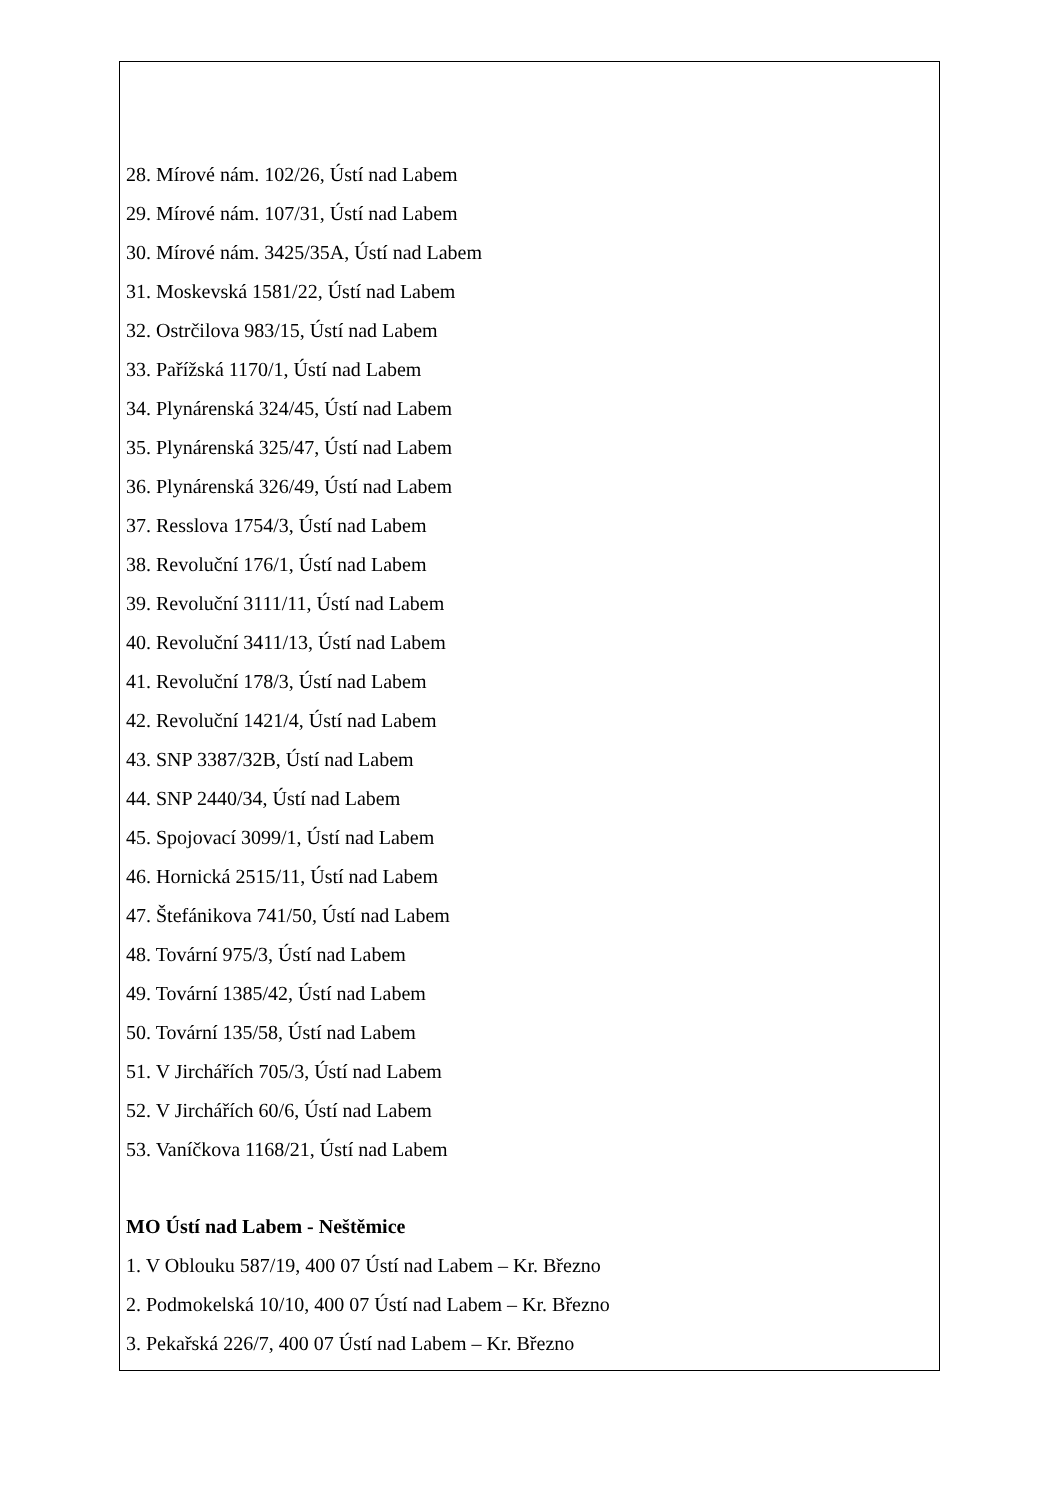28. Mírové nám. 102/26, Ústí nad Labem
29. Mírové nám. 107/31, Ústí nad Labem
30. Mírové nám. 3425/35A, Ústí nad Labem
31. Moskevská 1581/22, Ústí nad Labem
32. Ostrčilova 983/15, Ústí nad Labem
33. Pařížská 1170/1, Ústí nad Labem
34. Plynárenská 324/45, Ústí nad Labem
35. Plynárenská 325/47, Ústí nad Labem
36. Plynárenská 326/49, Ústí nad Labem
37. Resslova 1754/3, Ústí nad Labem
38. Revoluční 176/1, Ústí nad Labem
39. Revoluční 3111/11, Ústí nad Labem
40. Revoluční 3411/13, Ústí nad Labem
41. Revoluční 178/3, Ústí nad Labem
42. Revoluční 1421/4, Ústí nad Labem
43. SNP 3387/32B, Ústí nad Labem
44. SNP 2440/34, Ústí nad Labem
45. Spojovací 3099/1, Ústí nad Labem
46. Hornická 2515/11, Ústí nad Labem
47. Štefánikova 741/50, Ústí nad Labem
48. Tovární 975/3, Ústí nad Labem
49. Tovární 1385/42, Ústí nad Labem
50. Tovární 135/58, Ústí nad Labem
51. V Jirchářích 705/3, Ústí nad Labem
52. V Jirchářích 60/6, Ústí nad Labem
53. Vaníčkova 1168/21, Ústí nad Labem
MO Ústí nad Labem - Neštěmice
1. V Oblouku 587/19, 400 07 Ústí nad Labem – Kr. Březno
2. Podmokelská 10/10, 400 07 Ústí nad Labem – Kr. Březno
3. Pekařská 226/7, 400 07 Ústí nad Labem – Kr. Březno